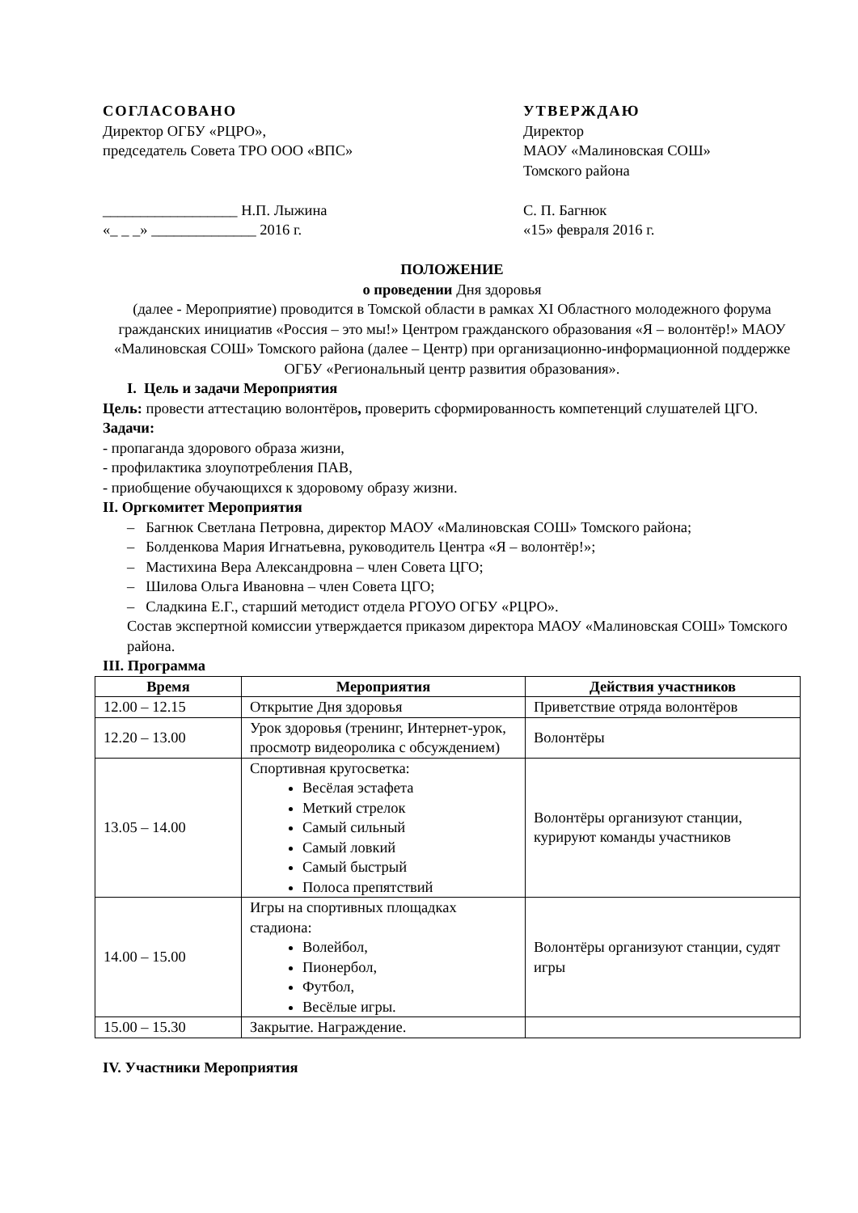СОГЛАСОВАНО
Директор ОГБУ «РЦРО»,
председатель Совета ТРО ООО «ВПС»
__________________ Н.П. Лыжина
«_ _ _» ______________ 2016 г.
УТВЕРЖДАЮ
Директор
МАОУ «Малиновская СОШ»
Томского района
С. П. Багнюк
«15» февраля 2016 г.
ПОЛОЖЕНИЕ
о проведении Дня здоровья
(далее - Мероприятие) проводится в Томской области в рамках XI Областного молодежного форума гражданских инициатив «Россия – это мы!» Центром гражданского образования «Я – волонтёр!» МАОУ «Малиновская СОШ» Томского района (далее – Центр) при организационно-информационной поддержке ОГБУ «Региональный центр развития образования».
I. Цель и задачи Мероприятия
Цель: провести аттестацию волонтёров, проверить сформированность компетенций слушателей ЦГО.
Задачи:
- пропаганда здорового образа жизни,
- профилактика злоупотребления ПАВ,
- приобщение обучающихся к здоровому образу жизни.
II. Оргкомитет Мероприятия
– Багнюк Светлана Петровна, директор МАОУ «Малиновская СОШ» Томского района;
– Болденкова Мария Игнатьевна, руководитель Центра «Я – волонтёр!»;
– Мастихина Вера Александровна – член Совета ЦГО;
– Шилова Ольга Ивановна – член Совета ЦГО;
– Сладкина Е.Г., старший методист отдела РГОУО ОГБУ «РЦРО».
Состав экспертной комиссии утверждается приказом директора МАОУ «Малиновская СОШ» Томского района.
III. Программа
| Время | Мероприятия | Действия участников |
| --- | --- | --- |
| 12.00 – 12.15 | Открытие Дня здоровья | Приветствие отряда волонтёров |
| 12.20 – 13.00 | Урок здоровья (тренинг, Интернет-урок, просмотр видеоролика с обсуждением) | Волонтёры |
| 13.05 – 14.00 | Спортивная кругосветка: Весёлая эстафета Меткий стрелок Самый сильный Самый ловкий Самый быстрый Полоса препятствий | Волонтёры организуют станции, курируют команды участников |
| 14.00 – 15.00 | Игры на спортивных площадках стадиона: Волейбол, Пионербол, Футбол, Весёлые игры. | Волонтёры организуют станции, судят игры |
| 15.00 – 15.30 | Закрытие. Награждение. | |
IV. Участники Мероприятия